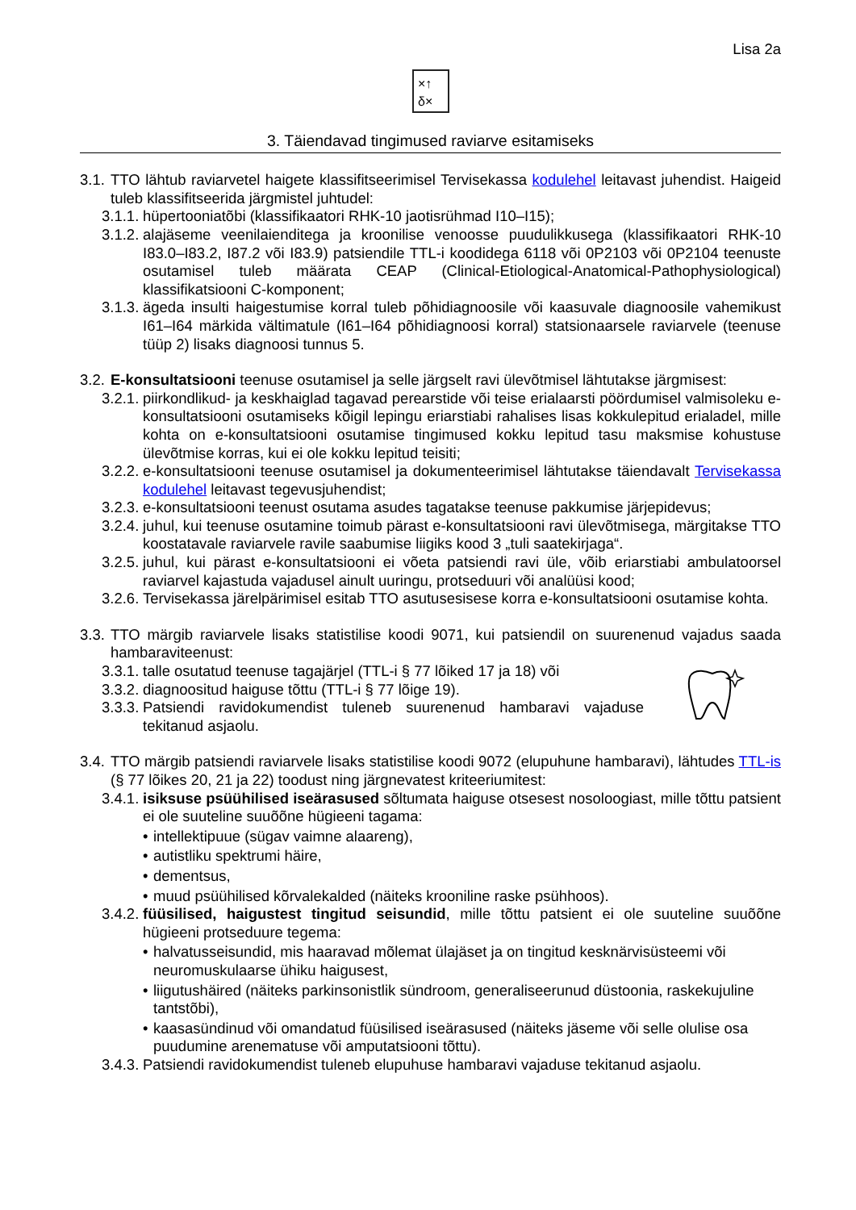Lisa 2a
×↑
δ×
3. Täiendavad tingimused raviarve esitamiseks
3.1. TTO lähtub raviarvetel haigete klassifitseerimisel Tervisekassa kodulehel leitavast juhendist. Haigeid tuleb klassifitseerida järgmistel juhtudel:
3.1.1. hüpertooniatõbi (klassifikaatori RHK-10 jaotisrühmad I10–I15);
3.1.2. alajäseme veenilaienditega ja kroonilise venoosse puudulikkusega (klassifikaatori RHK-10 I83.0–I83.2, I87.2 või I83.9) patsiendile TTL-i koodidega 6118 või 0P2103 või 0P2104 teenuste osutamisel tuleb määrata CEAP (Clinical-Etiological-Anatomical-Pathophysiological) klassifikatsiooni C-komponent;
3.1.3. ägeda insulti haigestumise korral tuleb põhidiagnoosile või kaasuvale diagnoosile vahemikust I61–I64 märkida vältimatule (I61–I64 põhidiagnoosi korral) statsionaarsele raviarvele (teenuse tüüp 2) lisaks diagnoosi tunnus 5.
3.2. E-konsultatsiooni teenuse osutamisel ja selle järgselt ravi ülevõtmisel lähtutakse järgmisest:
3.2.1. piirkondlikud- ja keskhaiglad tagavad perearstide või teise erialaarsti pöördumisel valmisoleku e-konsultatsiooni osutamiseks kõigil lepingu eriarstiabi rahalises lisas kokkulepitud erialadel, mille kohta on e-konsultatsiooni osutamise tingimused kokku lepitud tasu maksmise kohustuse ülevõtmise korras, kui ei ole kokku lepitud teisiti;
3.2.2. e-konsultatsiooni teenuse osutamisel ja dokumenteerimisel lähtutakse täiendavalt Tervisekassa kodulehel leitavast tegevusjuhendist;
3.2.3. e-konsultatsiooni teenust osutama asudes tagatakse teenuse pakkumise järjepidevus;
3.2.4. juhul, kui teenuse osutamine toimub pärast e-konsultatsiooni ravi ülevõtmisega, märgitakse TTO koostatavale raviarvele ravile saabumise liigiks kood 3 „tuli saatekirjaga“.
3.2.5. juhul, kui pärast e-konsultatsiooni ei võeta patsiendi ravi üle, võib eriarstiabi ambulatoorsel raviarvel kajastuda vajadusel ainult uuringu, protseduuri või analüüsi kood;
3.2.6. Tervisekassa järelpärimisel esitab TTO asutusesisese korra e-konsultatsiooni osutamise kohta.
3.3. TTO märgib raviarvele lisaks statistilise koodi 9071, kui patsiendil on suurenenud vajadus saada hambaraviteenust:
3.3.1. talle osutatud teenuse tagajärjel (TTL-i § 77 lõiked 17 ja 18) või
3.3.2. diagnoositud haiguse tõttu (TTL-i § 77 lõige 19).
3.3.3. Patsiendi ravidokumendist tuleneb suurenenud hambaravi vajaduse tekitanud asjaolu.
3.4. TTO märgib patsiendi raviarvele lisaks statistilise koodi 9072 (elupuhune hambaravi), lähtudes TTL-is (§ 77 lõikes 20, 21 ja 22) toodust ning järgnevatest kriteeriumitest:
3.4.1. isiksuse psüühilised iseärasused sõltumata haiguse otsesest nosoloogiast, mille tõttu patsient ei ole suuteline suuõõne hügieeni tagama:
• intellektipuue (sügav vaimne alaareng),
• autistliku spektrumi häire,
• dementsus,
• muud psüühilised kõrvalekalded (näiteks krooniline raske psühhoos).
3.4.2. füüsilised, haigustest tingitud seisundid, mille tõttu patsient ei ole suuteline suuõõne hügieeni protseduure tegema:
• halvatusseisundid, mis haaravad mõlemat ülajäset ja on tingitud kesknärvisüsteemi või neuromuskulaarse ühiku haigusest,
• liigutushäired (näiteks parkinsonistlik sündroom, generaliseerunud düstoonia, raskekujuline tantstõbi),
• kaasasündinud või omandatud füüsilised iseärasused (näiteks jäseme või selle olulise osa puudumine arenematuse või amputatsiooni tõttu).
3.4.3. Patsiendi ravidokumendist tuleneb elupuhuse hambaravi vajaduse tekitanud asjaolu.